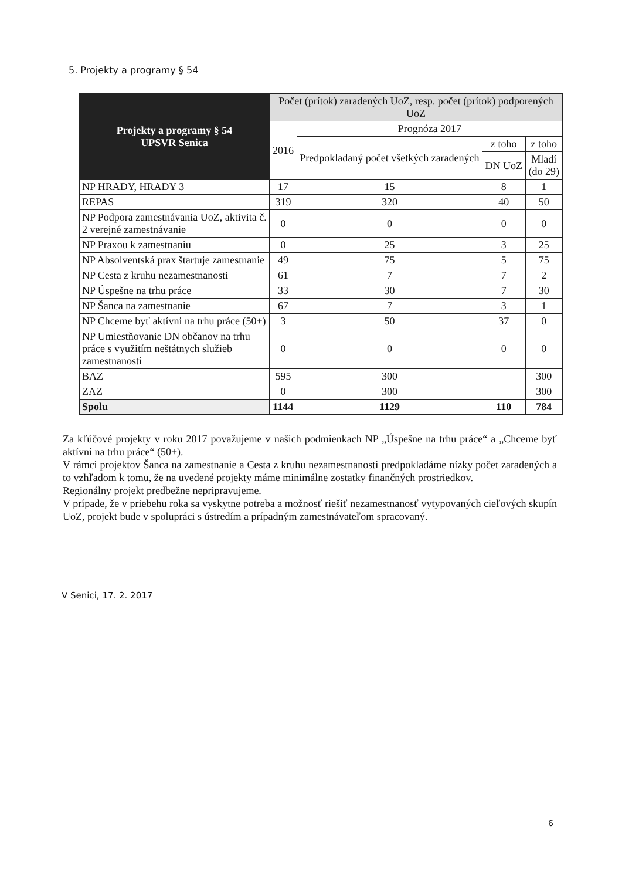5. Projekty a programy § 54
| Projekty a programy § 54 UPSVR Senica | Počet (prítok) zaradených UoZ, resp. počet (prítok) podporených UoZ | | | |
| --- | --- | --- | --- | --- |
| | 2016 | Prognóza 2017 | | |
| | | Predpokladaný počet všetkých zaradených | z toho | z toho |
| | | | DN UoZ | Mladí (do 29) |
| NP HRADY, HRADY 3 | 17 | 15 | 8 | 1 |
| REPAS | 319 | 320 | 40 | 50 |
| NP Podpora zamestnávania UoZ, aktivita č. 2 verejné zamestnávanie | 0 | 0 | 0 | 0 |
| NP Praxou k zamestnaniu | 0 | 25 | 3 | 25 |
| NP Absolventská prax štartuje zamestnanie | 49 | 75 | 5 | 75 |
| NP Cesta z kruhu nezamestnanosti | 61 | 7 | 7 | 2 |
| NP Úspešne na trhu práce | 33 | 30 | 7 | 30 |
| NP Šanca na zamestnanie | 67 | 7 | 3 | 1 |
| NP Chceme byť aktívni na trhu práce (50+) | 3 | 50 | 37 | 0 |
| NP Umiestňovanie DN občanov na trhu práce s využitím neštátnych služieb zamestnanosti | 0 | 0 | 0 | 0 |
| BAZ | 595 | 300 | | 300 |
| ZAZ | 0 | 300 | | 300 |
| Spolu | 1144 | 1129 | 110 | 784 |
Za kľúčové projekty v roku 2017 považujeme v našich podmienkach NP „Úspešne na trhu práce“ a „Chceme byť aktívni na trhu práce“ (50+).
V rámci projektov Šanca na zamestnanie a Cesta z kruhu nezamestnanosti predpokladáme nízky počet zaradených a to vzhľadom k tomu, že na uvedené projekty máme minimálne zostatky finančných prostriedkov.
Regionálny projekt predbežne nepripravujeme.
V prípade, že v priebehu roka sa vyskytne potreba a možnosť riešiť nezamestnanosť vytypovaných cieľových skupín UoZ, projekt bude v spolupráci s ústredím a prípadným zamestnávateľom spracovaný.
V Senici, 17. 2. 2017
6